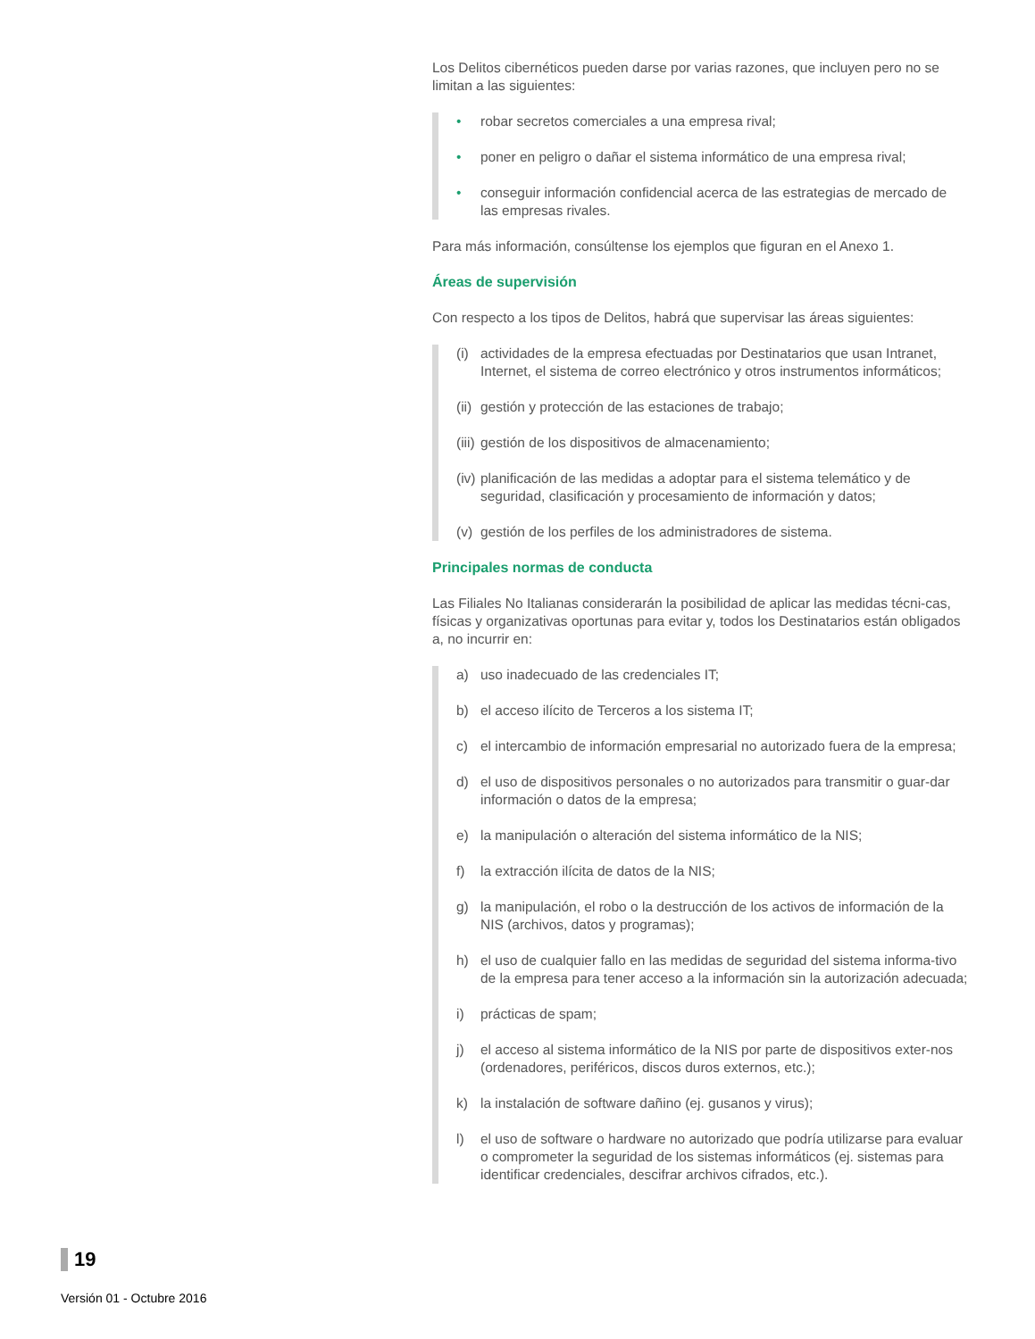Los Delitos cibernéticos pueden darse por varias razones, que incluyen pero no se limitan a las siguientes:
• robar secretos comerciales a una empresa rival;
• poner en peligro o dañar el sistema informático de una empresa rival;
• conseguir información confidencial acerca de las estrategias de mercado de las empresas rivales.
Para más información, consúltense los ejemplos que figuran en el Anexo 1.
Áreas de supervisión
Con respecto a los tipos de Delitos, habrá que supervisar las áreas siguientes:
(i) actividades de la empresa efectuadas por Destinatarios que usan Intranet, Internet, el sistema de correo electrónico y otros instrumentos informáticos;
(ii) gestión y protección de las estaciones de trabajo;
(iii) gestión de los dispositivos de almacenamiento;
(iv) planificación de las medidas a adoptar para el sistema telemático y de seguridad, clasificación y procesamiento de información y datos;
(v) gestión de los perfiles de los administradores de sistema.
Principales normas de conducta
Las Filiales No Italianas considerarán la posibilidad de aplicar las medidas técni-cas, físicas y organizativas oportunas para evitar y, todos los Destinatarios están obligados a, no incurrir en:
a) uso inadecuado de las credenciales IT;
b) el acceso ilícito de Terceros a los sistema IT;
c) el intercambio de información empresarial no autorizado fuera de la empresa;
d) el uso de dispositivos personales o no autorizados para transmitir o guar-dar información o datos de la empresa;
e) la manipulación o alteración del sistema informático de la NIS;
f) la extracción ilícita de datos de la NIS;
g) la manipulación, el robo o la destrucción de los activos de información de la NIS (archivos, datos y programas);
h) el uso de cualquier fallo en las medidas de seguridad del sistema informa-tivo de la empresa para tener acceso a la información sin la autorización adecuada;
i) prácticas de spam;
j) el acceso al sistema informático de la NIS por parte de dispositivos exter-nos (ordenadores, periféricos, discos duros externos, etc.);
k) la instalación de software dañino (ej. gusanos y virus);
l) el uso de software o hardware no autorizado que podría utilizarse para evaluar o comprometer la seguridad de los sistemas informáticos (ej. sistemas para identificar credenciales, descifrar archivos cifrados, etc.).
19
Versión 01 - Octubre 2016